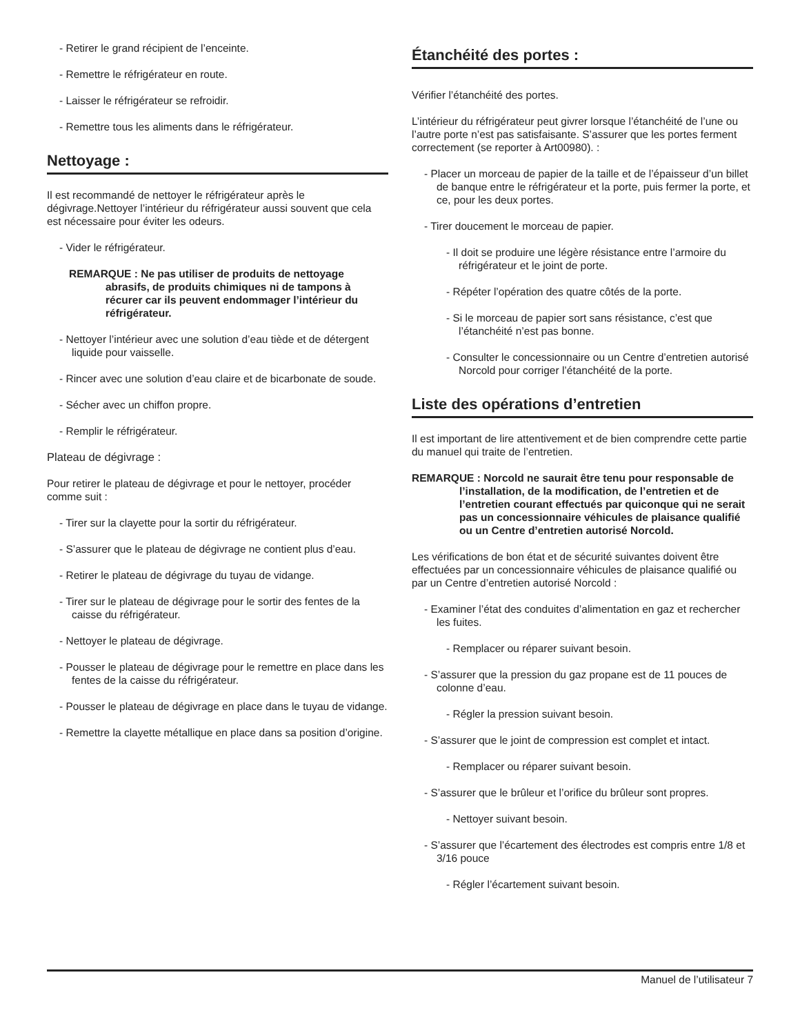- Retirer le grand récipient de l’enceinte.
- Remettre le réfrigérateur en route.
- Laisser le réfrigérateur se refroidir.
- Remettre tous les aliments dans le réfrigérateur.
Nettoyage :
Il est recommandé de nettoyer le réfrigérateur après le dégivrage.Nettoyer l’intérieur du réfrigérateur aussi souvent que cela est nécessaire pour éviter les odeurs.
- Vider le réfrigérateur.
REMARQUE : Ne pas utiliser de produits de nettoyage abrasifs, de produits chimiques ni de tampons à récurer car ils peuvent endommager l’intérieur du réfrigérateur.
- Nettoyer l’intérieur avec une solution d’eau tiède et de détergent liquide pour vaisselle.
- Rincer avec une solution d’eau claire et de bicarbonate de soude.
- Sécher avec un chiffon propre.
- Remplir le réfrigérateur.
Plateau de dégivrage :
Pour retirer le plateau de dégivrage et pour le nettoyer, procéder comme suit :
- Tirer sur la clayette pour la sortir du réfrigérateur.
- S’assurer que le plateau de dégivrage ne contient plus d’eau.
- Retirer le plateau de dégivrage du tuyau de vidange.
- Tirer sur le plateau de dégivrage pour le sortir des fentes de la caisse du réfrigérateur.
- Nettoyer le plateau de dégivrage.
- Pousser le plateau de dégivrage pour le remettre en place dans les fentes de la caisse du réfrigérateur.
- Pousser le plateau de dégivrage en place dans le tuyau de vidange.
- Remettre la clayette métallique en place dans sa position d’origine.
Étanchéité des portes :
Vérifier l’étanchéité des portes.
L’intérieur du réfrigérateur peut givrer lorsque l’étanchéité de l’une ou l’autre porte n’est pas satisfaisante. S’assurer que les portes ferment correctement (se reporter à Art00980). :
- Placer un morceau de papier de la taille et de l’épaisseur d’un billet de banque entre le réfrigérateur et la porte, puis fermer la porte, et ce, pour les deux portes.
- Tirer doucement le morceau de papier.
- Il doit se produire une légère résistance entre l’armoire du réfrigérateur et le joint de porte.
- Répéter l’opération des quatre côtés de la porte.
- Si le morceau de papier sort sans résistance, c’est que l’étanchéité n’est pas bonne.
- Consulter le concessionnaire ou un Centre d’entretien autorisé Norcold pour corriger l’étanchéité de la porte.
Liste des opérations d’entretien
Il est important de lire attentivement et de bien comprendre cette partie du manuel qui traite de l’entretien.
REMARQUE : Norcold ne saurait être tenu pour responsable de l’installation, de la modification, de l’entretien et de l’entretien courant effectués par quiconque qui ne serait pas un concessionnaire véhicules de plaisance qualifié ou un Centre d’entretien autorisé Norcold.
Les vérifications de bon état et de sécurité suivantes doivent être effectuées par un concessionnaire véhicules de plaisance qualifié ou par un Centre d’entretien autorisé Norcold :
- Examiner l’état des conduites d’alimentation en gaz et rechercher les fuites.
- Remplacer ou réparer suivant besoin.
- S’assurer que la pression du gaz propane est de 11 pouces de colonne d’eau.
- Régler la pression suivant besoin.
- S’assurer que le joint de compression est complet et intact.
- Remplacer ou réparer suivant besoin.
- S’assurer que le brûleur et l’orifice du brûleur sont propres.
- Nettoyer suivant besoin.
- S’assurer que l’écartement des électrodes est compris entre 1/8 et 3/16 pouce
- Régler l’écartement suivant besoin.
Manuel de l’utilisateur 7